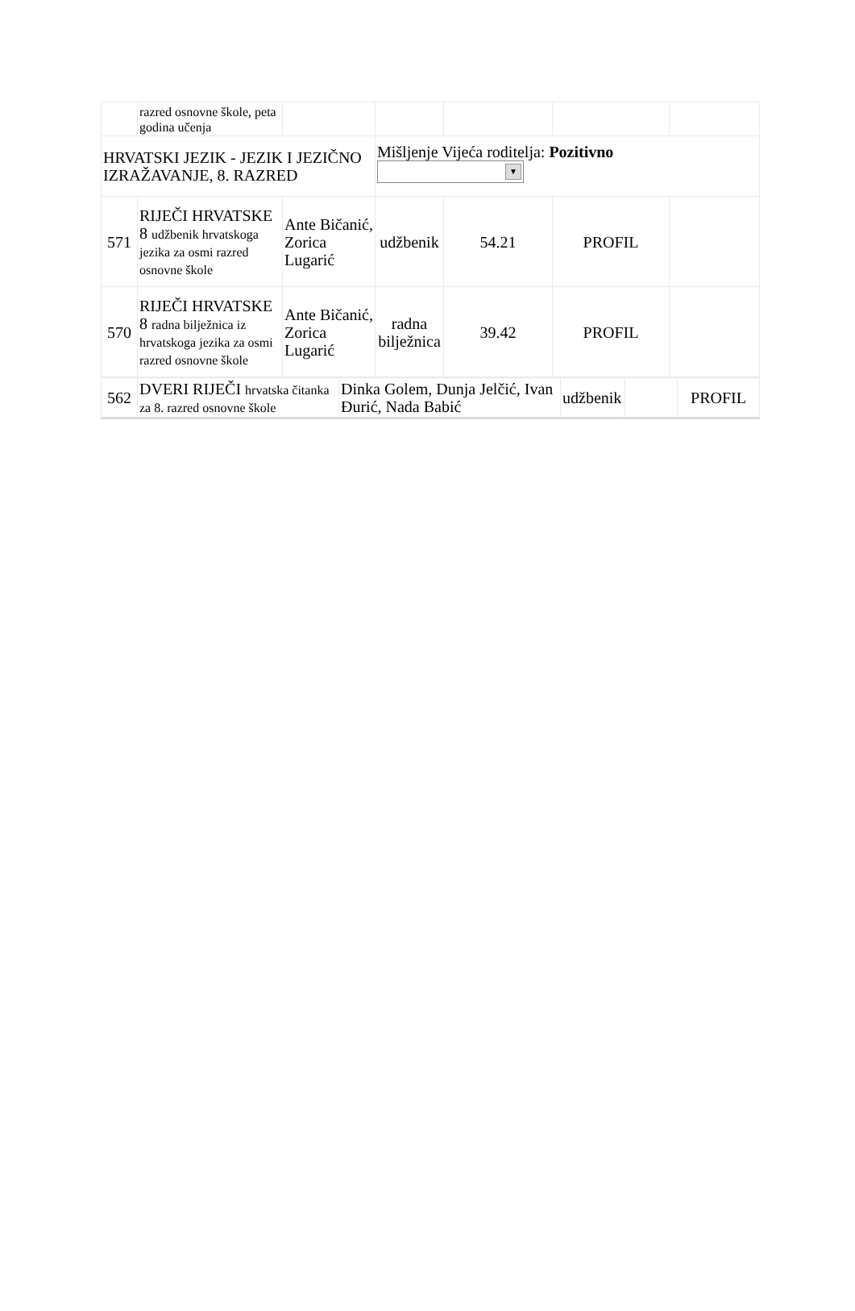| | razred osnovne škole, peta godina učenja | | | | | |
| HRVATSKI JEZIK - JEZIK I JEZIČNO IZRAŽAVANJE, 8. RAZRED | | | Mišljenje Vijeća roditelja: Pozitivno ▼ | | | |
| 571 | RIJEČI HRVATSKE 8 udžbenik hrvatskoga jezika za osmi razred osnovne škole | Ante Bičanić, Zorica Lugarić | udžbenik | 54.21 | PROFIL | |
| 570 | RIJEČI HRVATSKE 8 radna bilježnica iz hrvatskoga jezika za osmi razred osnovne škole | Ante Bičanić, Zorica Lugarić | radna bilježnica | 39.42 | PROFIL | |
| 562 | DVERI RIJEČI hrvatska čitanka za 8. razred osnovne škole | Dinka Golem, Dunja Jelčić, Ivan Đurić, Nada Babić | udžbenik | | PROFIL |